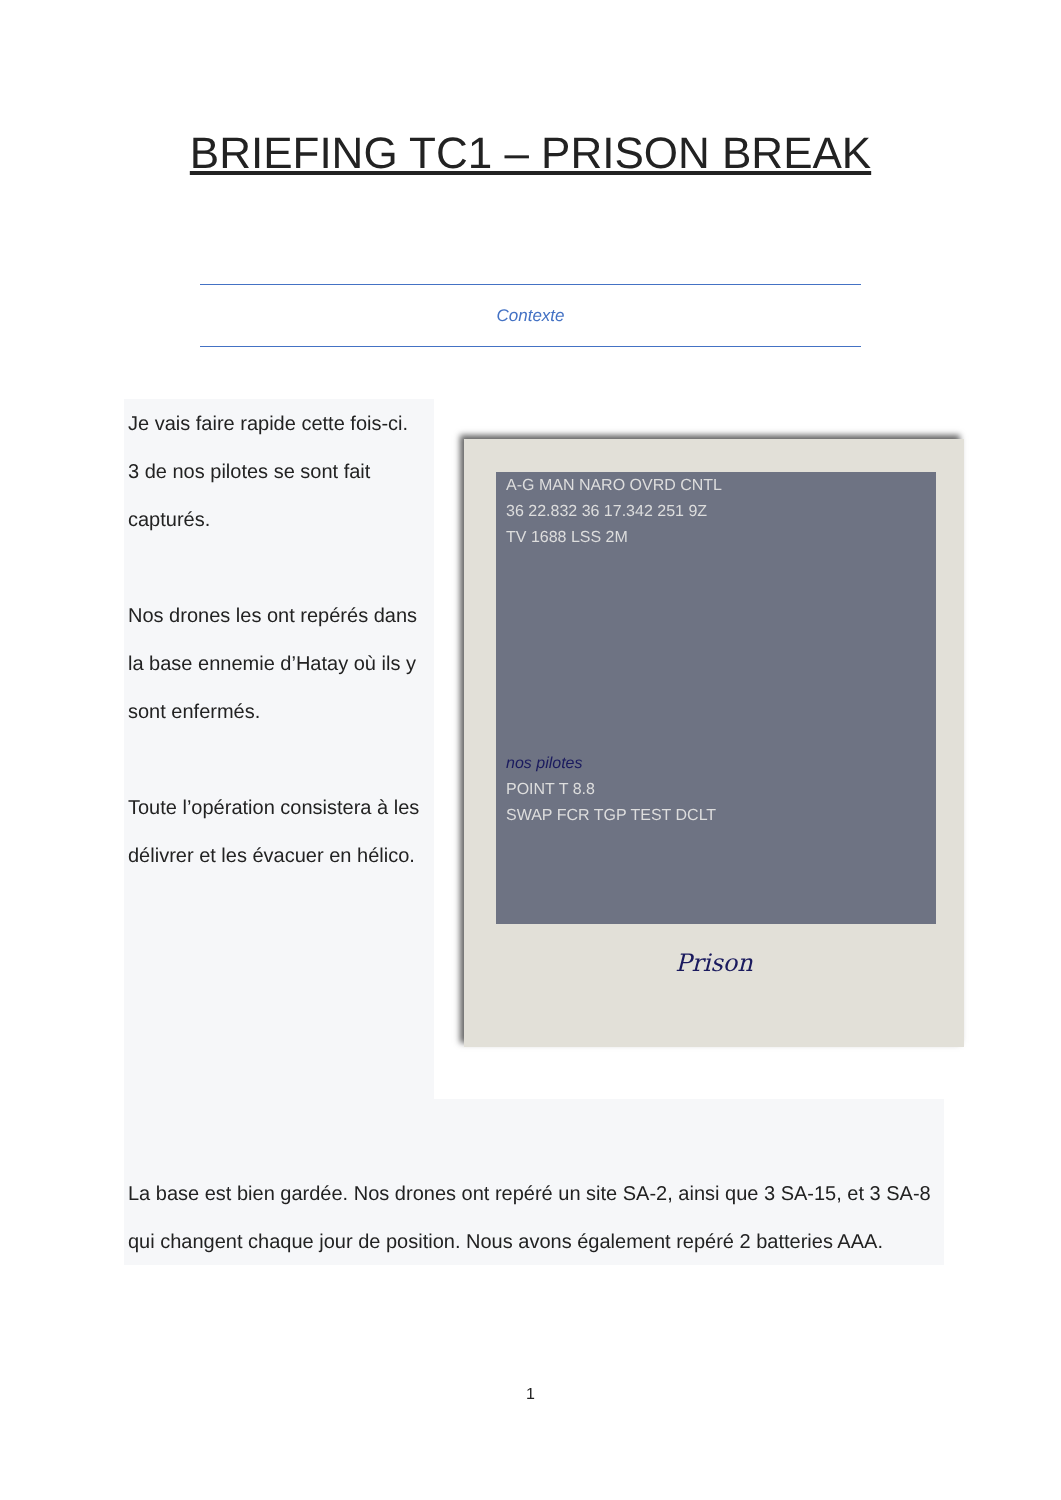BRIEFING TC1 – PRISON BREAK
Contexte
Je vais faire rapide cette fois-ci.
3 de nos pilotes se sont fait capturés.
Nos drones les ont repérés dans la base ennemie d’Hatay où ils y sont enfermés.
Toute l’opération consistera à les délivrer et les évacuer en hélico.
A-G MAN NARO OVRD CNTL
36 22.832 36 17.342 251 9Z
TV 1688 LSS 2M
nos pilotes
POINT T 8.8
SWAP FCR TGP TEST DCLT
Prison
La base est bien gardée. Nos drones ont repéré un site SA-2, ainsi que 3 SA-15, et 3 SA-8 qui changent chaque jour de position. Nous avons également repéré 2 batteries AAA.
1